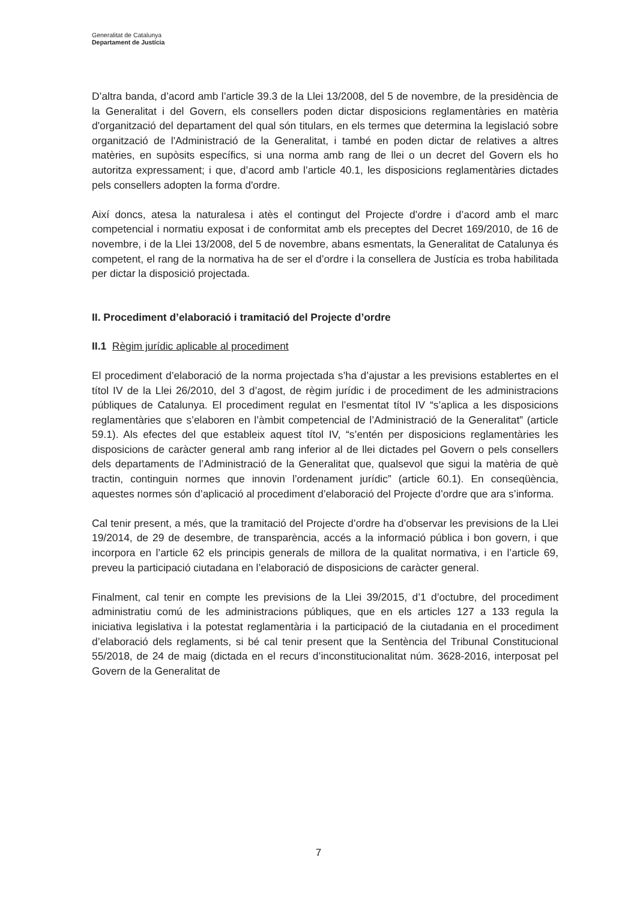Generalitat de Catalunya
Departament de Justícia
D’altra banda, d’acord amb l’article 39.3 de la Llei 13/2008, del 5 de novembre, de la presidència de la Generalitat i del Govern, els consellers poden dictar disposicions reglamentàries en matèria d'organització del departament del qual són titulars, en els termes que determina la legislació sobre organització de l'Administració de la Generalitat, i també en poden dictar de relatives a altres matèries, en supòsits específics, si una norma amb rang de llei o un decret del Govern els ho autoritza expressament; i que, d’acord amb l’article 40.1, les disposicions reglamentàries dictades pels consellers adopten la forma d'ordre.
Així doncs, atesa la naturalesa i atès el contingut del Projecte d’ordre i d’acord amb el marc competencial i normatiu exposat i de conformitat amb els preceptes del Decret 169/2010, de 16 de novembre, i de la Llei 13/2008, del 5 de novembre, abans esmentats, la Generalitat de Catalunya és competent, el rang de la normativa ha de ser el d’ordre i la consellera de Justícia es troba habilitada per dictar la disposició projectada.
II. Procediment d’elaboració i tramitació del Projecte d’ordre
II.1 Règim jurídic aplicable al procediment
El procediment d’elaboració de la norma projectada s’ha d’ajustar a les previsions establertes en el títol IV de la Llei 26/2010, del 3 d’agost, de règim jurídic i de procediment de les administracions públiques de Catalunya. El procediment regulat en l’esmentat títol IV “s’aplica a les disposicions reglamentàries que s’elaboren en l’àmbit competencial de l’Administració de la Generalitat” (article 59.1). Als efectes del que estableix aquest títol IV, “s’entén per disposicions reglamentàries les disposicions de caràcter general amb rang inferior al de llei dictades pel Govern o pels consellers dels departaments de l’Administració de la Generalitat que, qualsevol que sigui la matèria de què tractin, continguin normes que innovin l’ordenament jurídic” (article 60.1). En conseqüència, aquestes normes són d’aplicació al procediment d’elaboració del Projecte d’ordre que ara s’informa.
Cal tenir present, a més, que la tramitació del Projecte d’ordre ha d’observar les previsions de la Llei 19/2014, de 29 de desembre, de transparència, accés a la informació pública i bon govern, i que incorpora en l’article 62 els principis generals de millora de la qualitat normativa, i en l’article 69, preveu la participació ciutadana en l’elaboració de disposicions de caràcter general.
Finalment, cal tenir en compte les previsions de la Llei 39/2015, d’1 d’octubre, del procediment administratiu comú de les administracions públiques, que en els articles 127 a 133 regula la iniciativa legislativa i la potestat reglamentària i la participació de la ciutadania en el procediment d’elaboració dels reglaments, si bé cal tenir present que la Sentència del Tribunal Constitucional 55/2018, de 24 de maig (dictada en el recurs d’inconstitucionalitat núm. 3628-2016, interposat pel Govern de la Generalitat de
7